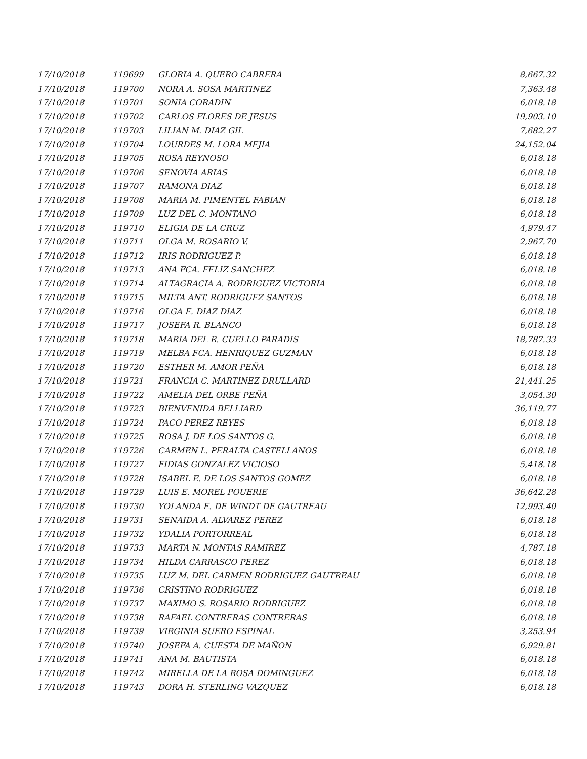| 17/10/2018 | 119699 | GLORIA A. QUERO CABRERA | 8,667.32 |
| 17/10/2018 | 119700 | NORA A. SOSA MARTINEZ | 7,363.48 |
| 17/10/2018 | 119701 | SONIA CORADIN | 6,018.18 |
| 17/10/2018 | 119702 | CARLOS FLORES DE JESUS | 19,903.10 |
| 17/10/2018 | 119703 | LILIAN M. DIAZ GIL | 7,682.27 |
| 17/10/2018 | 119704 | LOURDES M. LORA MEJIA | 24,152.04 |
| 17/10/2018 | 119705 | ROSA REYNOSO | 6,018.18 |
| 17/10/2018 | 119706 | SENOVIA ARIAS | 6,018.18 |
| 17/10/2018 | 119707 | RAMONA DIAZ | 6,018.18 |
| 17/10/2018 | 119708 | MARIA M. PIMENTEL FABIAN | 6,018.18 |
| 17/10/2018 | 119709 | LUZ DEL C. MONTANO | 6,018.18 |
| 17/10/2018 | 119710 | ELIGIA DE LA CRUZ | 4,979.47 |
| 17/10/2018 | 119711 | OLGA M. ROSARIO V. | 2,967.70 |
| 17/10/2018 | 119712 | IRIS RODRIGUEZ P. | 6,018.18 |
| 17/10/2018 | 119713 | ANA FCA. FELIZ SANCHEZ | 6,018.18 |
| 17/10/2018 | 119714 | ALTAGRACIA A. RODRIGUEZ VICTORIA | 6,018.18 |
| 17/10/2018 | 119715 | MILTA ANT. RODRIGUEZ SANTOS | 6,018.18 |
| 17/10/2018 | 119716 | OLGA E. DIAZ DIAZ | 6,018.18 |
| 17/10/2018 | 119717 | JOSEFA R. BLANCO | 6,018.18 |
| 17/10/2018 | 119718 | MARIA DEL R. CUELLO PARADIS | 18,787.33 |
| 17/10/2018 | 119719 | MELBA FCA. HENRIQUEZ GUZMAN | 6,018.18 |
| 17/10/2018 | 119720 | ESTHER M. AMOR PEÑA | 6,018.18 |
| 17/10/2018 | 119721 | FRANCIA C. MARTINEZ DRULLARD | 21,441.25 |
| 17/10/2018 | 119722 | AMELIA DEL ORBE PEÑA | 3,054.30 |
| 17/10/2018 | 119723 | BIENVENIDA BELLIARD | 36,119.77 |
| 17/10/2018 | 119724 | PACO PEREZ REYES | 6,018.18 |
| 17/10/2018 | 119725 | ROSA J. DE LOS SANTOS G. | 6,018.18 |
| 17/10/2018 | 119726 | CARMEN L. PERALTA CASTELLANOS | 6,018.18 |
| 17/10/2018 | 119727 | FIDIAS GONZALEZ VICIOSO | 5,418.18 |
| 17/10/2018 | 119728 | ISABEL E. DE LOS SANTOS GOMEZ | 6,018.18 |
| 17/10/2018 | 119729 | LUIS E. MOREL POUERIE | 36,642.28 |
| 17/10/2018 | 119730 | YOLANDA E. DE WINDT DE GAUTREAU | 12,993.40 |
| 17/10/2018 | 119731 | SENAIDA A. ALVAREZ PEREZ | 6,018.18 |
| 17/10/2018 | 119732 | YDALIA PORTORREAL | 6,018.18 |
| 17/10/2018 | 119733 | MARTA N. MONTAS RAMIREZ | 4,787.18 |
| 17/10/2018 | 119734 | HILDA CARRASCO PEREZ | 6,018.18 |
| 17/10/2018 | 119735 | LUZ M. DEL CARMEN RODRIGUEZ GAUTREAU | 6,018.18 |
| 17/10/2018 | 119736 | CRISTINO RODRIGUEZ | 6,018.18 |
| 17/10/2018 | 119737 | MAXIMO S. ROSARIO RODRIGUEZ | 6,018.18 |
| 17/10/2018 | 119738 | RAFAEL CONTRERAS CONTRERAS | 6,018.18 |
| 17/10/2018 | 119739 | VIRGINIA SUERO ESPINAL | 3,253.94 |
| 17/10/2018 | 119740 | JOSEFA A. CUESTA DE MAÑON | 6,929.81 |
| 17/10/2018 | 119741 | ANA M. BAUTISTA | 6,018.18 |
| 17/10/2018 | 119742 | MIRELLA DE LA ROSA DOMINGUEZ | 6,018.18 |
| 17/10/2018 | 119743 | DORA H. STERLING VAZQUEZ | 6,018.18 |